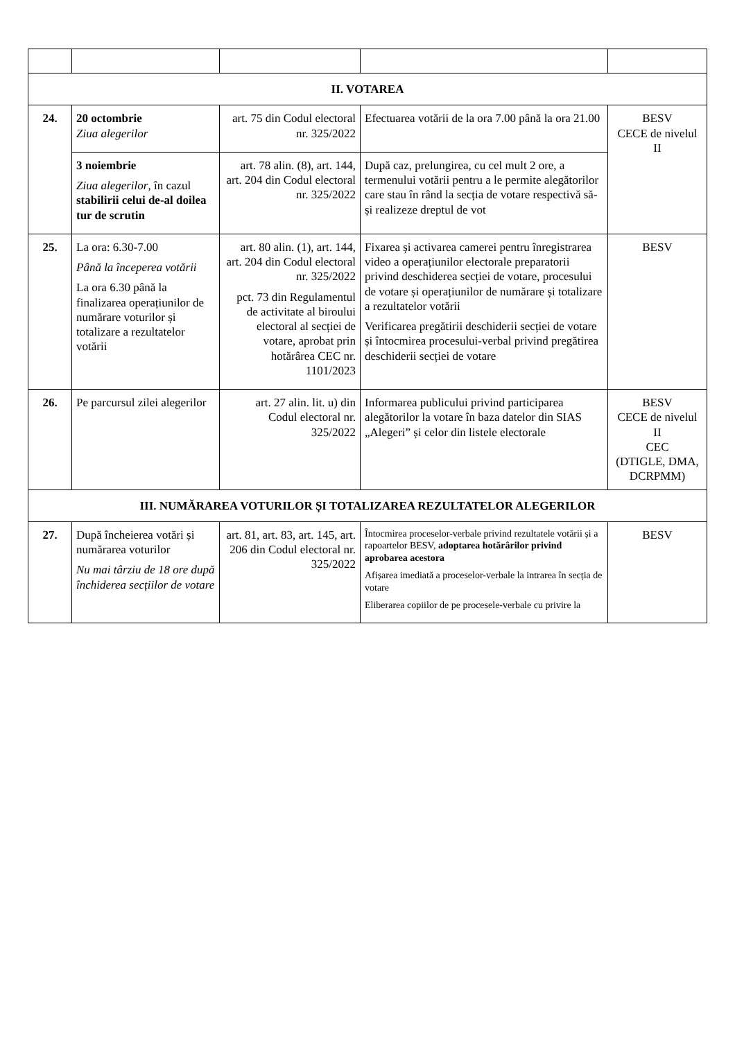| II. VOTAREA | | | | |
| 24. | 20 octombrie Ziua alegerilor | art. 75 din Codul electoral nr. 325/2022 | Efectuarea votării de la ora 7.00 până la ora 21.00 | BESV CECE de nivelul II |
| | 3 noiembrie Ziua alegerilor , în cazul stabilirii celui de-al doilea tur de scrutin | art. 78 alin. (8), art. 144, art. 204 din Codul electoral nr. 325/2022 | După caz, prelungirea, cu cel mult 2 ore, a termenului votării pentru a le permite alegătorilor care stau în rând la secția de votare respectivă să-și realizeze dreptul de vot | |
| 25. | La ora: 6.30-7.00 Până la începerea votării La ora 6.30 până la finalizarea operațiunilor de numărare voturilor și totalizare a rezultatelor votării | art. 80 alin. (1), art. 144, art. 204 din Codul electoral nr. 325/2022 pct. 73 din Regulamentul de activitate al biroului electoral al secției de votare, aprobat prin hotărârea CEC nr. 1101/2023 | Fixarea și activarea camerei pentru înregistrarea video a operațiunilor electorale preparatorii privind deschiderea secției de votare, procesului de votare și operațiunilor de numărare și totalizare a rezultatelor votării Verificarea pregătirii deschiderii secției de votare și întocmirea procesului-verbal privind pregătirea deschiderii secției de votare | BESV |
| 26. | Pe parcursul zilei alegerilor | art. 27 alin. lit. u) din Codul electoral nr. 325/2022 | Informarea publicului privind participarea alegătorilor la votare în baza datelor din SIAS „Alegeri” și celor din listele electorale | BESV CECE de nivelul II CEC (DTIGLE, DMA, DCRPMM) |
| III. NUMĂRAREA VOTURILOR ȘI TOTALIZAREA REZULTATELOR ALEGERILOR | | | | |
| 27. | După încheierea votări și numărarea voturilor Nu mai târziu de 18 ore după închiderea secțiilor de votare | art. 81, art. 83, art. 145, art. 206 din Codul electoral nr. 325/2022 | Întocmirea proceselor-verbale privind rezultatele votării și a rapoartelor BESV, adoptarea hotărârilor privind aprobarea acestora Afișarea imediată a proceselor-verbale la intrarea în secția de votare Eliberarea copiilor de pe procesele-verbale cu privire la | BESV |